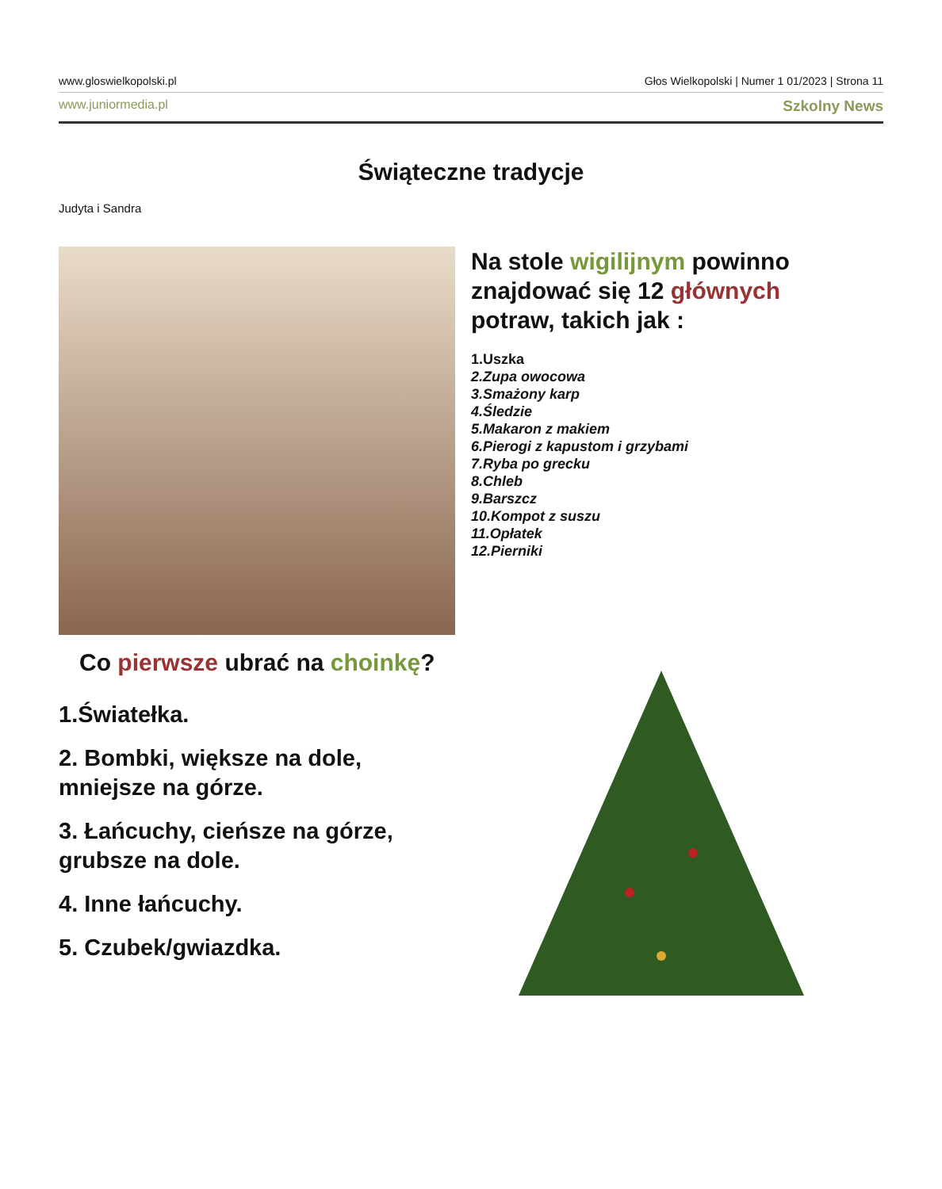www.gloswielkopolski.pl Głos Wielkopolski | Numer 1 01/2023 | Strona 11
www.juniormedia.pl Szkolny News
Świąteczne tradycje
Judyta i Sandra
Co pierwsze ubrać na choinkę?
1.Światełka.
2. Bombki, większe na dole, mniejsze na górze.
3. Łańcuchy, cieńsze na górze, grubsze na dole.
4. Inne łańcuchy.
5. Czubek/gwiazdka.
Na stole wigilijnym powinno znajdować się 12 głównych potraw, takich jak :
1.Uszka
2.Zupa owocowa
3.Smażony karp
4.Śledzie
5.Makaron z makiem
6.Pierogi z kapustom i grzybami
7.Ryba po grecku
8.Chleb
9.Barszcz
10.Kompot z suszu
11.Opłatek
12.Pierniki